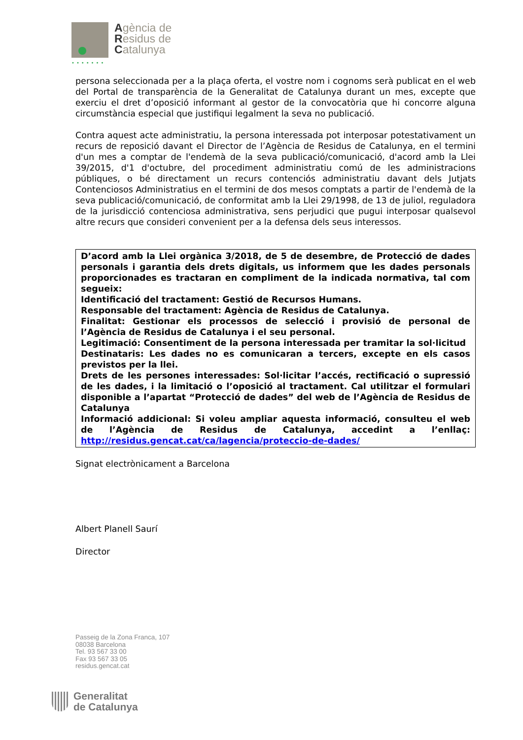Agència de
Residus de
Catalunya
•••••••
persona seleccionada per a la plaça oferta, el vostre nom i cognoms serà publicat en el web del Portal de transparència de la Generalitat de Catalunya durant un mes, excepte que exerciu el dret d’oposició informant al gestor de la convocatòria que hi concorre alguna circumstància especial que justifiqui legalment la seva no publicació.
Contra aquest acte administratiu, la persona interessada pot interposar potestativament un recurs de reposició davant el Director de l’Agència de Residus de Catalunya, en el termini d'un mes a comptar de l'endemà de la seva publicació/comunicació, d'acord amb la Llei 39/2015, d'1 d'octubre, del procediment administratiu comú de les administracions públiques, o bé directament un recurs contenciós administratiu davant dels Jutjats Contenciosos Administratius en el termini de dos mesos comptats a partir de l'endemà de la seva publicació/comunicació, de conformitat amb la Llei 29/1998, de 13 de juliol, reguladora de la jurisdicció contenciosa administrativa, sens perjudici que pugui interposar qualsevol altre recurs que consideri convenient per a la defensa dels seus interessos.
D’acord amb la Llei orgànica 3/2018, de 5 de desembre, de Protecció de dades personals i garantia dels drets digitals, us informem que les dades personals proporcionades es tractaran en compliment de la indicada normativa, tal com segueix:
Identificació del tractament: Gestió de Recursos Humans.
Responsable del tractament: Agència de Residus de Catalunya.
Finalitat: Gestionar els processos de selecció i provisió de personal de l’Agència de Residus de Catalunya i el seu personal.
Legitimació: Consentiment de la persona interessada per tramitar la sol·licitud
Destinataris: Les dades no es comunicaran a tercers, excepte en els casos previstos per la llei.
Drets de les persones interessades: Sol·licitar l’accés, rectificació o supressió de les dades, i la limitació o l’oposició al tractament. Cal utilitzar el formulari disponible a l’apartat “Protecció de dades” del web de l’Agència de Residus de Catalunya
Informació addicional: Si voleu ampliar aquesta informació, consulteu el web de l’Agència de Residus de Catalunya, accedint a l’enllaç: http://residus.gencat.cat/ca/lagencia/proteccio-de-dades/
Signat electrònicament a Barcelona
Albert Planell Saurí
Director
Passeig de la Zona Franca, 107
08038 Barcelona
Tel. 93 567 33 00
Fax 93 567 33 05
residus.gencat.cat
Generalitat
de Catalunya